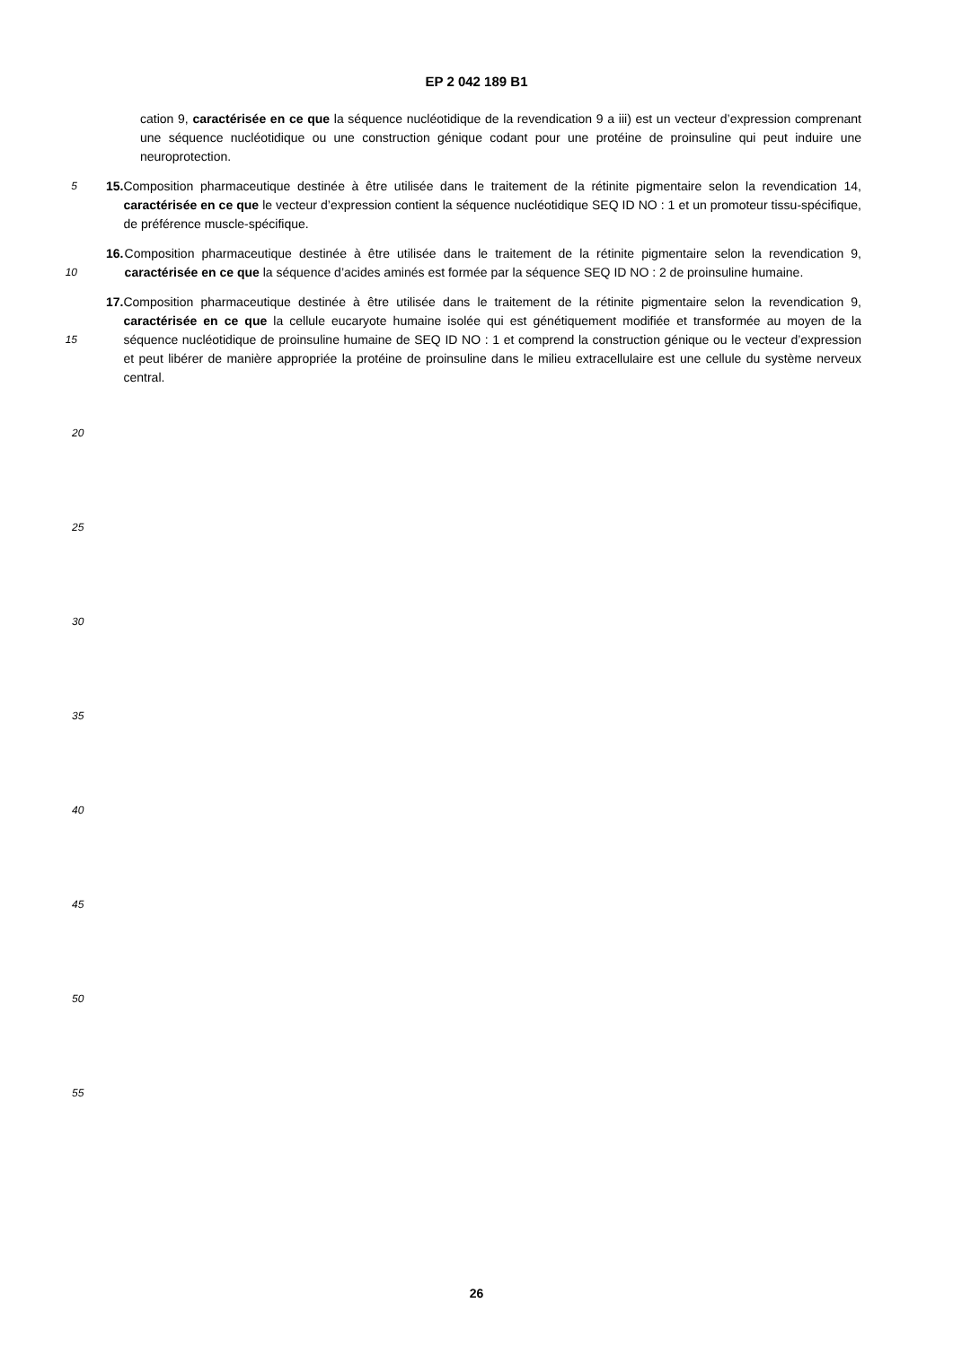EP 2 042 189 B1
cation 9, caractérisée en ce que la séquence nucléotidique de la revendication 9 a iii) est un vecteur d’expression comprenant une séquence nucléotidique ou une construction génique codant pour une protéine de proinsuline qui peut induire une neuroprotection.
5
15. Composition pharmaceutique destinée à être utilisée dans le traitement de la rétinite pigmentaire selon la revendication 14, caractérisée en ce que le vecteur d’expression contient la séquence nucléotidique SEQ ID NO : 1 et un promoteur tissu-spécifique, de préférence muscle-spécifique.
10
16. Composition pharmaceutique destinée à être utilisée dans le traitement de la rétinite pigmentaire selon la revendication 9, caractérisée en ce que la séquence d’acides aminés est formée par la séquence SEQ ID NO : 2 de proinsuline humaine.
15
17. Composition pharmaceutique destinée à être utilisée dans le traitement de la rétinite pigmentaire selon la revendication 9, caractérisée en ce que la cellule eucaryote humaine isolée qui est génétiquement modifiée et transformée au moyen de la séquence nucléotidique de proinsuline humaine de SEQ ID NO : 1 et comprend la construction génique ou le vecteur d’expression et peut libérer de manière appropriée la protéine de proinsuline dans le milieu extracellulaire est une cellule du système nerveux central.
20
25
30
35
40
45
50
55
26